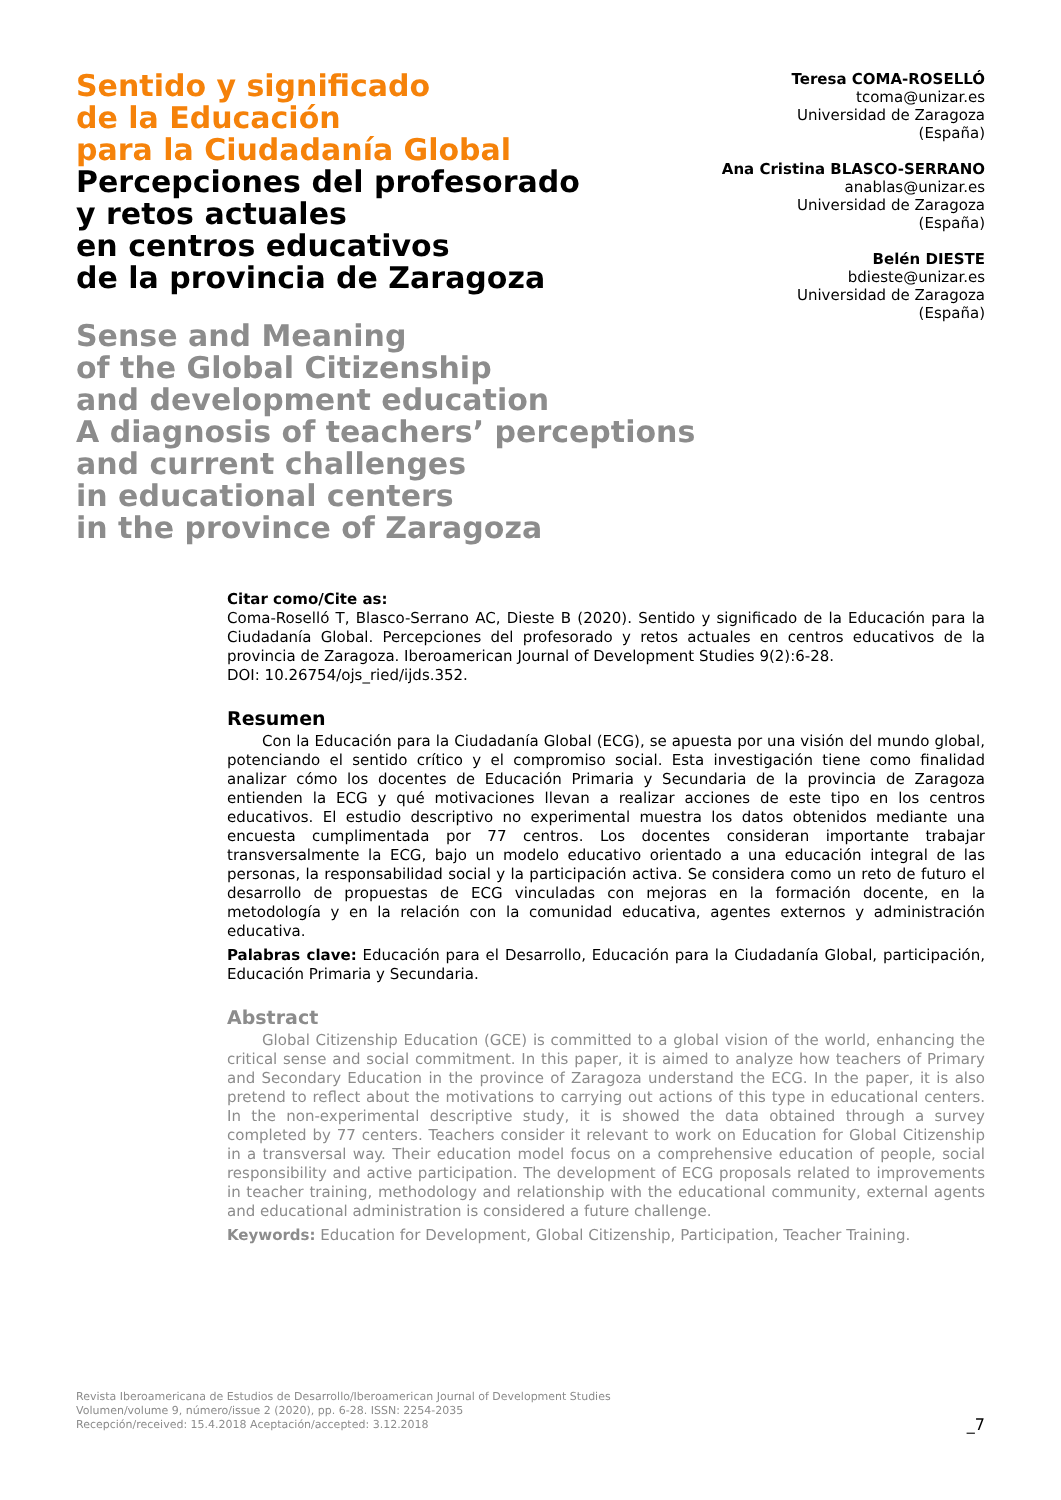Sentido y significado
de la Educación
para la Ciudadanía Global
Percepciones del profesorado
y retos actuales
en centros educativos
de la provincia de Zaragoza
Sense and Meaning
of the Global Citizenship
and development education
A diagnosis of teachers’ perceptions
and current challenges
in educational centers
in the province of Zaragoza
Teresa COMA-ROSELLÓ
tcoma@unizar.es
Universidad de Zaragoza
(España)
Ana Cristina BLASCO-SERRANO
anablas@unizar.es
Universidad de Zaragoza
(España)
Belén DIESTE
bdieste@unizar.es
Universidad de Zaragoza
(España)
Citar como/Cite as:
Coma-Roselló T, Blasco-Serrano AC, Dieste B (2020). Sentido y significado de la Educación para la Ciudadanía Global. Percepciones del profesorado y retos actuales en centros educativos de la provincia de Zaragoza. Iberoamerican Journal of Development Studies 9(2):6-28.
DOI: 10.26754/ojs_ried/ijds.352.
Resumen
Con la Educación para la Ciudadanía Global (ECG), se apuesta por una visión del mundo global, potenciando el sentido crítico y el compromiso social. Esta investigación tiene como finalidad analizar cómo los docentes de Educación Primaria y Secundaria de la provincia de Zaragoza entienden la ECG y qué motivaciones llevan a realizar acciones de este tipo en los centros educativos. El estudio descriptivo no experimental muestra los datos obtenidos mediante una encuesta cumplimentada por 77 centros. Los docentes consideran importante trabajar transversalmente la ECG, bajo un modelo educativo orientado a una educación integral de las personas, la responsabilidad social y la participación activa. Se considera como un reto de futuro el desarrollo de propuestas de ECG vinculadas con mejoras en la formación docente, en la metodología y en la relación con la comunidad educativa, agentes externos y administración educativa.
Palabras clave: Educación para el Desarrollo, Educación para la Ciudadanía Global, participación, Educación Primaria y Secundaria.
Abstract
Global Citizenship Education (GCE) is committed to a global vision of the world, enhancing the critical sense and social commitment. In this paper, it is aimed to analyze how teachers of Primary and Secondary Education in the province of Zaragoza understand the ECG. In the paper, it is also pretend to reflect about the motivations to carrying out actions of this type in educational centers. In the non-experimental descriptive study, it is showed the data obtained through a survey completed by 77 centers. Teachers consider it relevant to work on Education for Global Citizenship in a transversal way. Their education model focus on a comprehensive education of people, social responsibility and active participation. The development of ECG proposals related to improvements in teacher training, methodology and relationship with the educational community, external agents and educational administration is considered a future challenge.
Keywords: Education for Development, Global Citizenship, Participation, Teacher Training.
Revista Iberoamericana de Estudios de Desarrollo/Iberoamerican Journal of Development Studies
Volumen/volume 9, número/issue 2 (2020), pp. 6-28. ISSN: 2254-2035
Recepción/received: 15.4.2018 Aceptación/accepted: 3.12.2018
_7